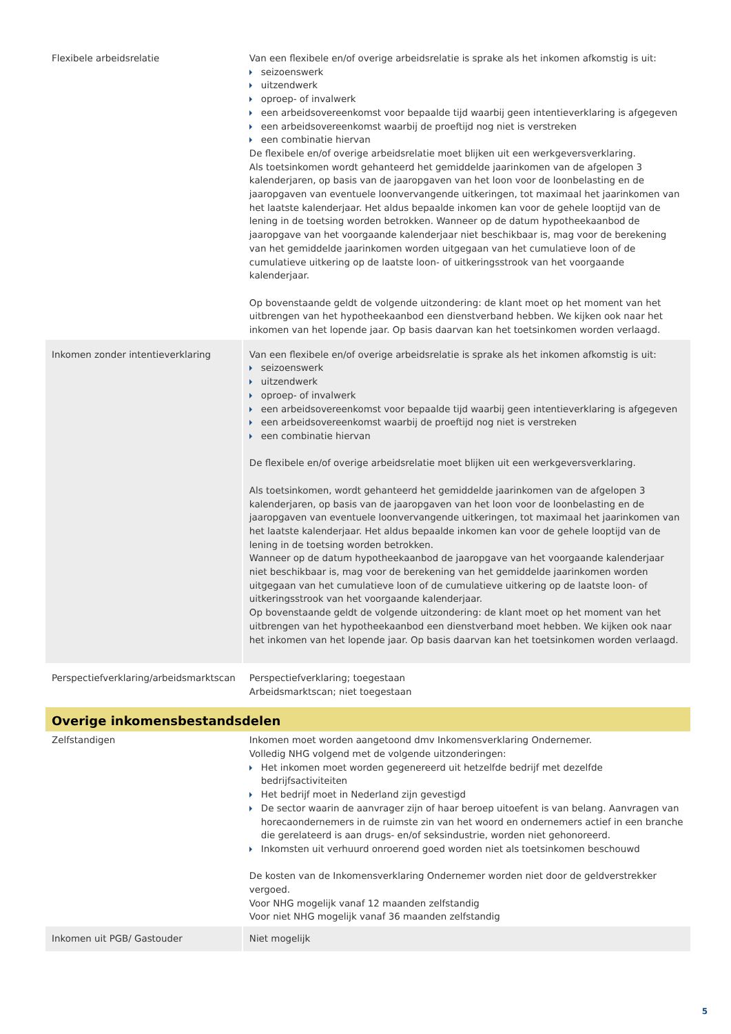| Flexibele arbeidsrelatie | Van een flexibele en/of overige arbeidsrelatie is sprake als het inkomen afkomstig is uit: seizoenswerk uitzendwerk oproep- of invalwerk een arbeidsovereenkomst voor bepaalde tijd waarbij geen intentieverklaring is afgegeven een arbeidsovereenkomst waarbij de proeftijd nog niet is verstreken een combinatie hiervan De flexibele en/of overige arbeidsrelatie moet blijken uit een werkgeversverklaring. Als toetsinkomen wordt gehanteerd het gemiddelde jaarinkomen van de afgelopen 3 kalenderjaren, op basis van de jaaropgaven van het loon voor de loonbelasting en de jaaropgaven van eventuele loonvervangende uitkeringen, tot maximaal het jaarinkomen van het laatste kalenderjaar. Het aldus bepaalde inkomen kan voor de gehele looptijd van de lening in de toetsing worden betrokken. Wanneer op de datum hypotheekaanbod de jaaropgave van het voorgaande kalenderjaar niet beschikbaar is, mag voor de berekening van het gemiddelde jaarinkomen worden uitgegaan van het cumulatieve loon of de cumulatieve uitkering op de laatste loon- of uitkeringsstrook van het voorgaande kalenderjaar. Op bovenstaande geldt de volgende uitzondering: de klant moet op het moment van het uitbrengen van het hypotheekaanbod een dienstverband hebben. We kijken ook naar het inkomen van het lopende jaar. Op basis daarvan kan het toetsinkomen worden verlaagd. |
| Inkomen zonder intentieverklaring | Van een flexibele en/of overige arbeidsrelatie is sprake als het inkomen afkomstig is uit: seizoenswerk uitzendwerk oproep- of invalwerk een arbeidsovereenkomst voor bepaalde tijd waarbij geen intentieverklaring is afgegeven een arbeidsovereenkomst waarbij de proeftijd nog niet is verstreken een combinatie hiervan De flexibele en/of overige arbeidsrelatie moet blijken uit een werkgeversverklaring. Als toetsinkomen, wordt gehanteerd het gemiddelde jaarinkomen van de afgelopen 3 kalenderjaren, op basis van de jaaropgaven van het loon voor de loonbelasting en de jaaropgaven van eventuele loonvervangende uitkeringen, tot maximaal het jaarinkomen van het laatste kalenderjaar. Het aldus bepaalde inkomen kan voor de gehele looptijd van de lening in de toetsing worden betrokken. Wanneer op de datum hypotheekaanbod de jaaropgave van het voorgaande kalenderjaar niet beschikbaar is, mag voor de berekening van het gemiddelde jaarinkomen worden uitgegaan van het cumulatieve loon of de cumulatieve uitkering op de laatste loon- of uitkeringsstrook van het voorgaande kalenderjaar. Op bovenstaande geldt de volgende uitzondering: de klant moet op het moment van het uitbrengen van het hypotheekaanbod een dienstverband moet hebben. We kijken ook naar het inkomen van het lopende jaar. Op basis daarvan kan het toetsinkomen worden verlaagd. |
| Perspectiefverklaring/arbeidsmarktscan | Perspectiefverklaring; toegestaan Arbeidsmarktscan; niet toegestaan |
| Overige inkomensbestandsdelen | |
| Zelfstandigen | Inkomen moet worden aangetoond dmv Inkomensverklaring Ondernemer. Volledig NHG volgend met de volgende uitzonderingen: Het inkomen moet worden gegenereerd uit hetzelfde bedrijf met dezelfde bedrijfsactiviteiten Het bedrijf moet in Nederland zijn gevestigd De sector waarin de aanvrager zijn of haar beroep uitoefent is van belang. Aanvragen van horecaondernemers in de ruimste zin van het woord en ondernemers actief in een branche die gerelateerd is aan drugs- en/of seksindustrie, worden niet gehonoreerd. Inkomsten uit verhuurd onroerend goed worden niet als toetsinkomen beschouwd De kosten van de Inkomensverklaring Ondernemer worden niet door de geldverstrekker vergoed. Voor NHG mogelijk vanaf 12 maanden zelfstandig Voor niet NHG mogelijk vanaf 36 maanden zelfstandig |
| Inkomen uit PGB/ Gastouder | Niet mogelijk |
5